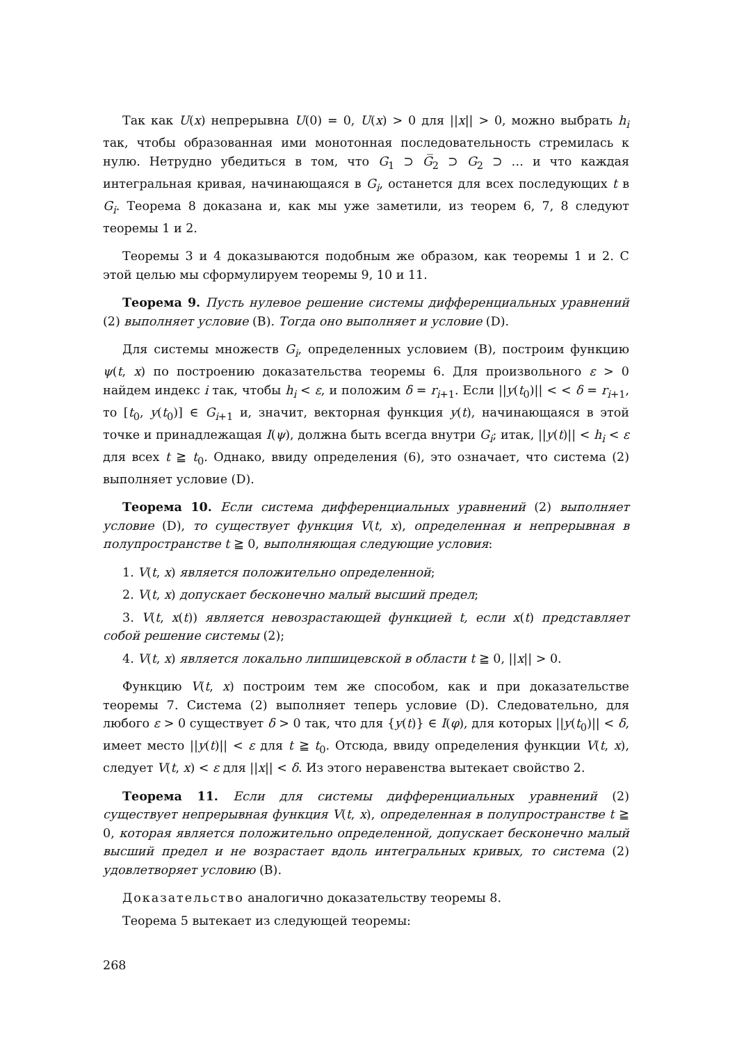Так как U(x) непрерывна U(0) = 0, U(x) > 0 для ||x|| > 0, можно выбрать h<sub>i</sub> так, чтобы образованная ими монотонная последовательность стремилась к нулю. Нетрудно убедиться в том, что G<sub>1</sub> ⊃ G̅<sub>2</sub> ⊃ G<sub>2</sub> ⊃ … и что каждая интегральная кривая, начинающаяся в G<sub>i</sub>, останется для всех последующих t в G<sub>i</sub>. Теорема 8 доказана и, как мы уже заметили, из теорем 6, 7, 8 следуют теоремы 1 и 2.
Теоремы 3 и 4 доказываются подобным же образом, как теоремы 1 и 2. С этой целью мы сформулируем теоремы 9, 10 и 11.
Теорема 9. Пусть нулевое решение системы дифференциальных уравнений (2) выполняет условие (B). Тогда оно выполняет и условие (D).
Для системы множеств G<sub>i</sub>, определенных условием (B), построим функцию ψ(t, x) по построению доказательства теоремы 6. Для произвольного ε > 0 найдем индекс i так, чтобы h<sub>i</sub> < ε, и положим δ = r<sub>i+1</sub>. Если ||y(t<sub>0</sub>)|| < < δ = r<sub>i+1</sub>, то [t<sub>0</sub>, y(t<sub>0</sub>)] ∈ G<sub>i+1</sub> и, значит, векторная функция y(t), начинающаяся в этой точке и принадлежащая I(ψ), должна быть всегда внутри G<sub>i</sub>; итак, ||y(t)|| < h<sub>i</sub> < ε для всех t ≧ t<sub>0</sub>. Однако, ввиду определения (6), это означает, что система (2) выполняет условие (D).
Теорема 10. Если система дифференциальных уравнений (2) выполняет условие (D), то существует функция V(t, x), определенная и непрерывная в полупространстве t ≧ 0, выполняющая следующие условия:
1. V(t, x) является положительно определенной;
2. V(t, x) допускает бесконечно малый высший предел;
3. V(t, x(t)) является невозрастающей функцией t, если x(t) представляет собой решение системы (2);
4. V(t, x) является локально липшицевской в области t ≧ 0, ||x|| > 0.
Функцию V(t, x) построим тем же способом, как и при доказательстве теоремы 7. Система (2) выполняет теперь условие (D). Следовательно, для любого ε > 0 существует δ > 0 так, что для {y(t)} ∈ I(φ), для которых ||y(t<sub>0</sub>)|| < δ, имеет место ||y(t)|| < ε для t ≧ t<sub>0</sub>. Отсюда, ввиду определения функции V(t, x), следует V(t, x) < ε для ||x|| < δ. Из этого неравенства вытекает свойство 2.
Теорема 11. Если для системы дифференциальных уравнений (2) существует непрерывная функция V(t, x), определенная в полупространстве t ≧ 0, которая является положительно определенной, допускает бесконечно малый высший предел и не возрастает вдоль интегральных кривых, то система (2) удовлетворяет условию (B).
Доказательство аналогично доказательству теоремы 8.
Теорема 5 вытекает из следующей теоремы:
268